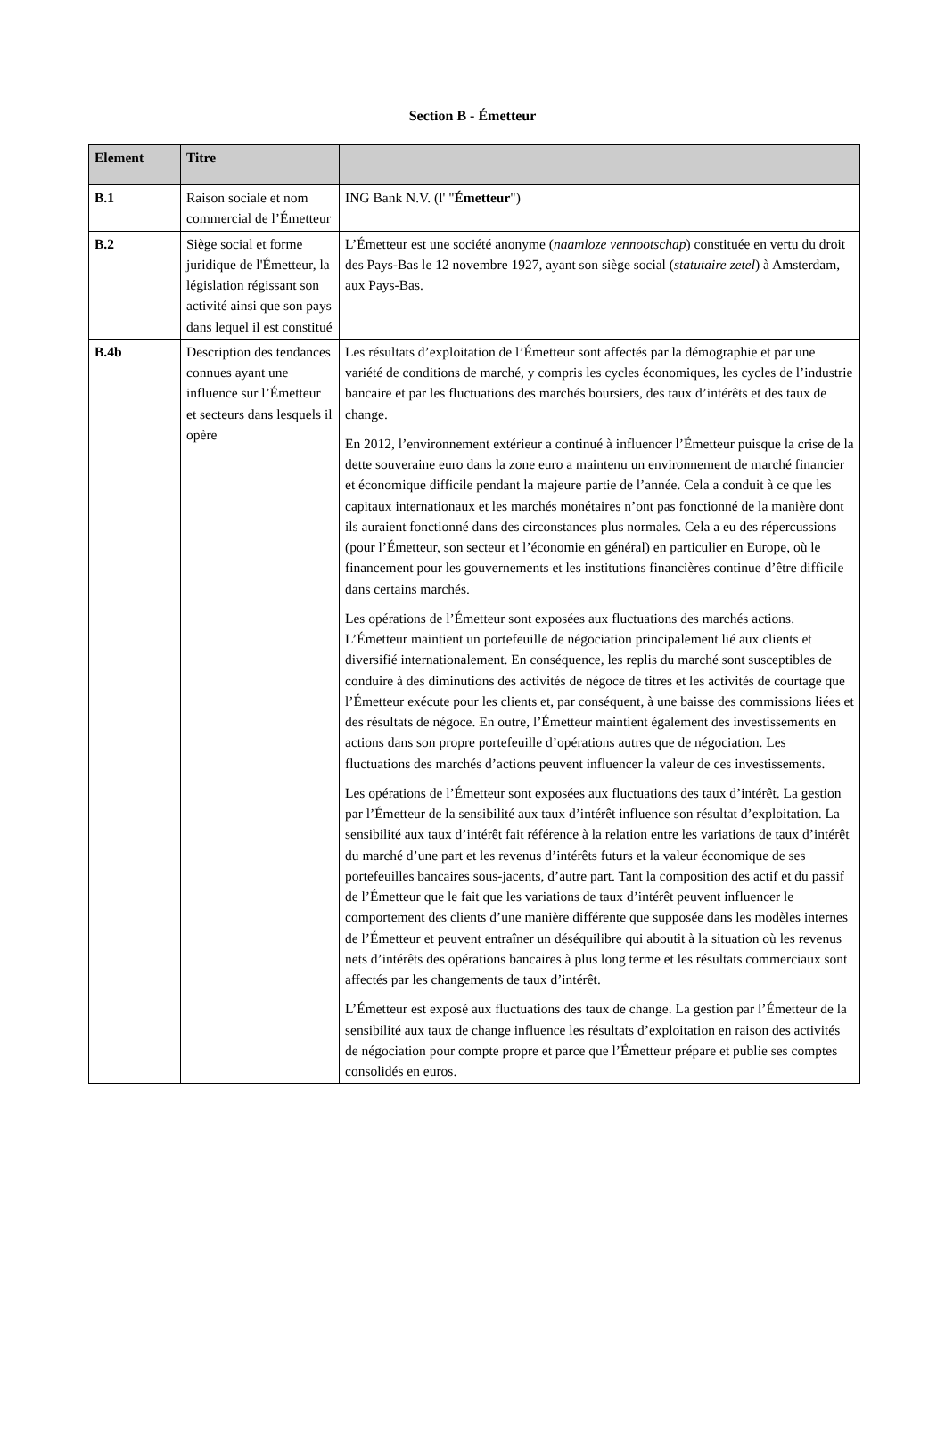Section B - Émetteur
| Element | Titre | |
| --- | --- | --- |
| B.1 | Raison sociale et nom commercial de l’Émetteur | ING Bank N.V. (l' " Émetteur ") |
| B.2 | Siège social et forme juridique de l'Émetteur, la législation régissant son activité ainsi que son pays dans lequel il est constitué | L’Émetteur est une société anonyme ( naamloze vennootschap ) constituée en vertu du droit des Pays-Bas le 12 novembre 1927, ayant son siège social ( statutaire zetel ) à Amsterdam, aux Pays-Bas. |
| B.4b | Description des tendances connues ayant une influence sur l’Émetteur et secteurs dans lesquels il opère | Les résultats d’exploitation de l’Émetteur sont affectés par la démographie et par une variété de conditions de marché, y compris les cycles économiques, les cycles de l’industrie bancaire et par les fluctuations des marchés boursiers, des taux d’intérêts et des taux de change. En 2012, l’environnement extérieur a continué à influencer l’Émetteur puisque la crise de la dette souveraine euro dans la zone euro a maintenu un environnement de marché financier et économique difficile pendant la majeure partie de l’année. Cela a conduit à ce que les capitaux internationaux et les marchés monétaires n’ont pas fonctionné de la manière dont ils auraient fonctionné dans des circonstances plus normales. Cela a eu des répercussions (pour l’Émetteur, son secteur et l’économie en général) en particulier en Europe, où le financement pour les gouvernements et les institutions financières continue d’être difficile dans certains marchés. Les opérations de l’Émetteur sont exposées aux fluctuations des marchés actions. L’Émetteur maintient un portefeuille de négociation principalement lié aux clients et diversifié internationalement. En conséquence, les replis du marché sont susceptibles de conduire à des diminutions des activités de négoce de titres et les activités de courtage que l’Émetteur exécute pour les clients et, par conséquent, à une baisse des commissions liées et des résultats de négoce. En outre, l’Émetteur maintient également des investissements en actions dans son propre portefeuille d’opérations autres que de négociation. Les fluctuations des marchés d’actions peuvent influencer la valeur de ces investissements. Les opérations de l’Émetteur sont exposées aux fluctuations des taux d’intérêt. La gestion par l’Émetteur de la sensibilité aux taux d’intérêt influence son résultat d’exploitation. La sensibilité aux taux d’intérêt fait référence à la relation entre les variations de taux d’intérêt du marché d’une part et les revenus d’intérêts futurs et la valeur économique de ses portefeuilles bancaires sous-jacents, d’autre part. Tant la composition des actif et du passif de l’Émetteur que le fait que les variations de taux d’intérêt peuvent influencer le comportement des clients d’une manière différente que supposée dans les modèles internes de l’Émetteur et peuvent entraîner un déséquilibre qui aboutit à la situation où les revenus nets d’intérêts des opérations bancaires à plus long terme et les résultats commerciaux sont affectés par les changements de taux d’intérêt. L’Émetteur est exposé aux fluctuations des taux de change. La gestion par l’Émetteur de la sensibilité aux taux de change influence les résultats d’exploitation en raison des activités de négociation pour compte propre et parce que l’Émetteur prépare et publie ses comptes consolidés en euros. |